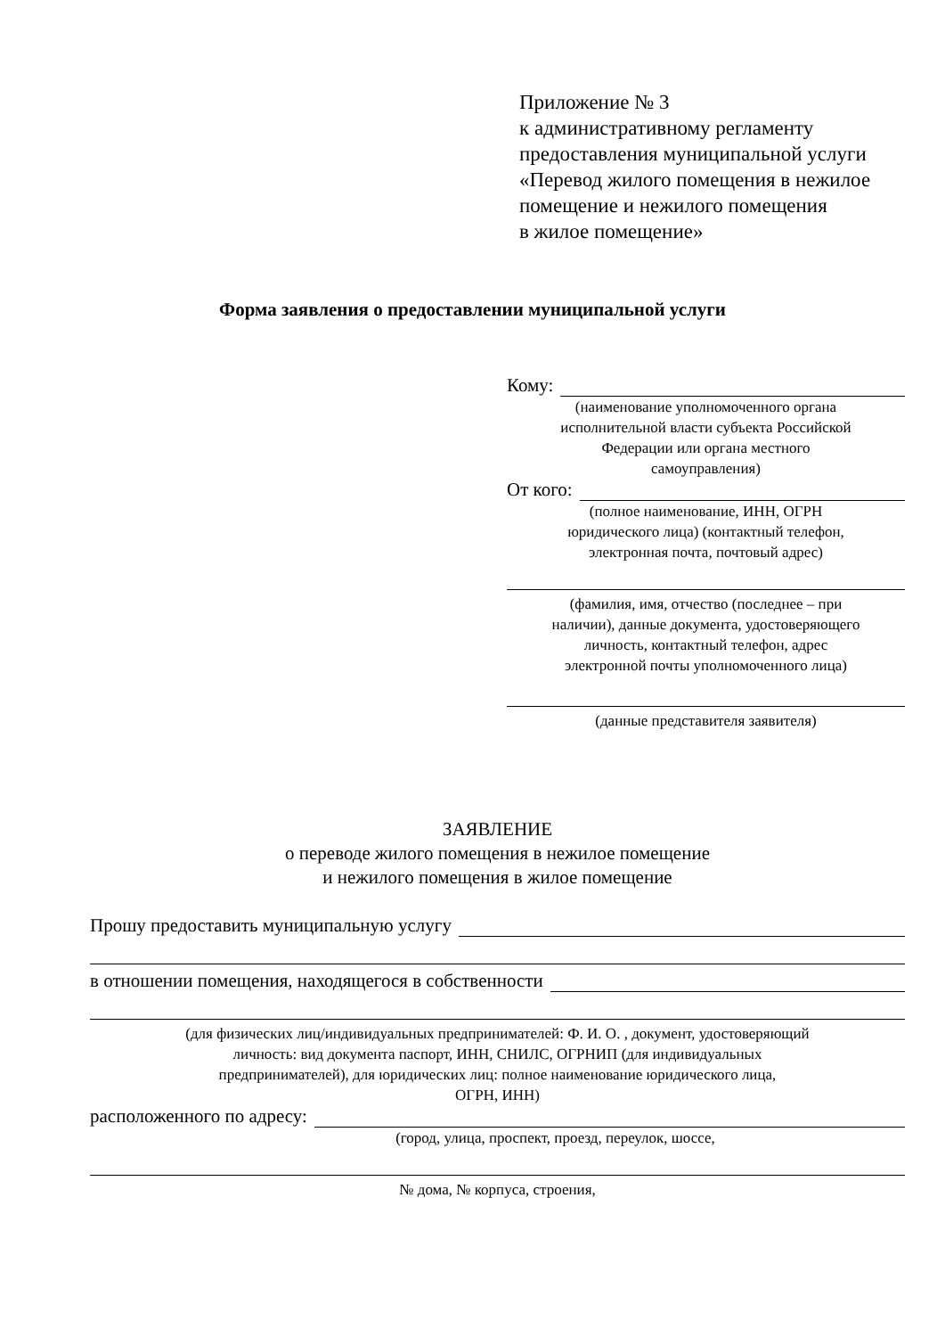Приложение № 3
к административному регламенту
предоставления муниципальной услуги
«Перевод жилого помещения в нежилое
помещение и нежилого помещения
в жилое помещение»
Форма заявления о предоставлении муниципальной услуги
Кому:
(наименование уполномоченного органа
исполнительной власти субъекта Российской
Федерации или органа местного
самоуправления)
От кого:
(полное наименование, ИНН, ОГРН
юридического лица) (контактный телефон,
электронная почта, почтовый адрес)
(фамилия, имя, отчество (последнее – при
наличии), данные документа, удостоверяющего
личность, контактный телефон, адрес
электронной почты уполномоченного лица)
(данные представителя заявителя)
ЗАЯВЛЕНИЕ
о переводе жилого помещения в нежилое помещение
и нежилого помещения в жилое помещение
Прошу предоставить муниципальную услугу
в отношении помещения, находящегося в собственности
(для физических лиц/индивидуальных предпринимателей: Ф. И. О. , документ, удостоверяющий
личность: вид документа паспорт, ИНН, СНИЛС, ОГРНИП (для индивидуальных
предпринимателей), для юридических лиц: полное наименование юридического лица,
ОГРН, ИНН)
расположенного по адресу:
(город, улица, проспект, проезд, переулок, шоссе,
№ дома, № корпуса, строения,